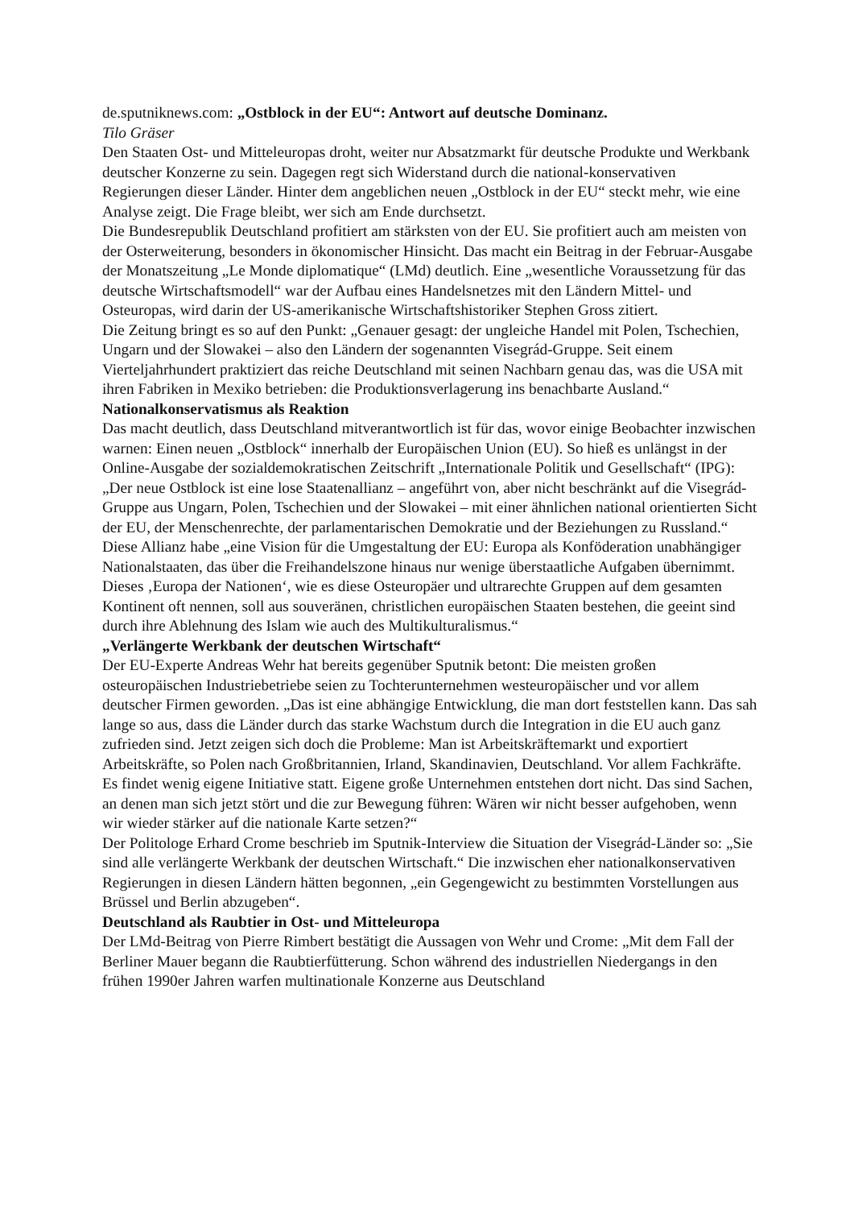de.sputniknews.com: „Ostblock in der EU“: Antwort auf deutsche Dominanz.
Tilo Gräser
Den Staaten Ost- und Mitteleuropas droht, weiter nur Absatzmarkt für deutsche Produkte und Werkbank deutscher Konzerne zu sein. Dagegen regt sich Widerstand durch die national-konservativen Regierungen dieser Länder. Hinter dem angeblichen neuen „Ostblock in der EU“ steckt mehr, wie eine Analyse zeigt. Die Frage bleibt, wer sich am Ende durchsetzt.
Die Bundesrepublik Deutschland profitiert am stärksten von der EU. Sie profitiert auch am meisten von der Osterweiterung, besonders in ökonomischer Hinsicht. Das macht ein Beitrag in der Februar-Ausgabe der Monatszeitung „Le Monde diplomatique“ (LMd) deutlich. Eine „wesentliche Voraussetzung für das deutsche Wirtschaftsmodell“ war der Aufbau eines Handelsnetzes mit den Ländern Mittel- und Osteuropas, wird darin der US-amerikanische Wirtschaftshistoriker Stephen Gross zitiert.
Die Zeitung bringt es so auf den Punkt: „Genauer gesagt: der ungleiche Handel mit Polen, Tschechien, Ungarn und der Slowakei – also den Ländern der sogenannten Visegrád-Gruppe. Seit einem Vierteljahrhundert praktiziert das reiche Deutschland mit seinen Nachbarn genau das, was die USA mit ihren Fabriken in Mexiko betrieben: die Produktionsverlagerung ins benachbarte Ausland.“
Nationalkonservatismus als Reaktion
Das macht deutlich, dass Deutschland mitverantwortlich ist für das, wovor einige Beobachter inzwischen warnen: Einen neuen „Ostblock“ innerhalb der Europäischen Union (EU). So hieß es unlängst in der Online-Ausgabe der sozialdemokratischen Zeitschrift „Internationale Politik und Gesellschaft“ (IPG):
„Der neue Ostblock ist eine lose Staatenallianz – angeführt von, aber nicht beschränkt auf die Visegrád-Gruppe aus Ungarn, Polen, Tschechien und der Slowakei – mit einer ähnlichen national orientierten Sicht der EU, der Menschenrechte, der parlamentarischen Demokratie und der Beziehungen zu Russland.“
Diese Allianz habe „eine Vision für die Umgestaltung der EU: Europa als Konföderation unabhängiger Nationalstaaten, das über die Freihandelszone hinaus nur wenige überstaatliche Aufgaben übernimmt. Dieses ‚Europa der Nationen‘, wie es diese Osteuropäer und ultrarechte Gruppen auf dem gesamten Kontinent oft nennen, soll aus souveränen, christlichen europäischen Staaten bestehen, die geeint sind durch ihre Ablehnung des Islam wie auch des Multikulturalismus.“
„Verlängerte Werkbank der deutschen Wirtschaft“
Der EU-Experte Andreas Wehr hat bereits gegenüber Sputnik betont: Die meisten großen osteuropäischen Industriebetriebe seien zu Tochterunternehmen westeuropäischer und vor allem deutscher Firmen geworden. „Das ist eine abhängige Entwicklung, die man dort feststellen kann. Das sah lange so aus, dass die Länder durch das starke Wachstum durch die Integration in die EU auch ganz zufrieden sind. Jetzt zeigen sich doch die Probleme: Man ist Arbeitskräftemarkt und exportiert Arbeitskräfte, so Polen nach Großbritannien, Irland, Skandinavien, Deutschland. Vor allem Fachkräfte. Es findet wenig eigene Initiative statt. Eigene große Unternehmen entstehen dort nicht. Das sind Sachen, an denen man sich jetzt stört und die zur Bewegung führen: Wären wir nicht besser aufgehoben, wenn wir wieder stärker auf die nationale Karte setzen?“
Der Politologe Erhard Crome beschrieb im Sputnik-Interview die Situation der Visegrád-Länder so: „Sie sind alle verlängerte Werkbank der deutschen Wirtschaft.“ Die inzwischen eher nationalkonservativen Regierungen in diesen Ländern hätten begonnen, „ein Gegengewicht zu bestimmten Vorstellungen aus Brüssel und Berlin abzugeben“.
Deutschland als Raubtier in Ost- und Mitteleuropa
Der LMd-Beitrag von Pierre Rimbert bestätigt die Aussagen von Wehr und Crome: „Mit dem Fall der Berliner Mauer begann die Raubtierfütterung. Schon während des industriellen Niedergangs in den frühen 1990er Jahren warfen multinationale Konzerne aus Deutschland